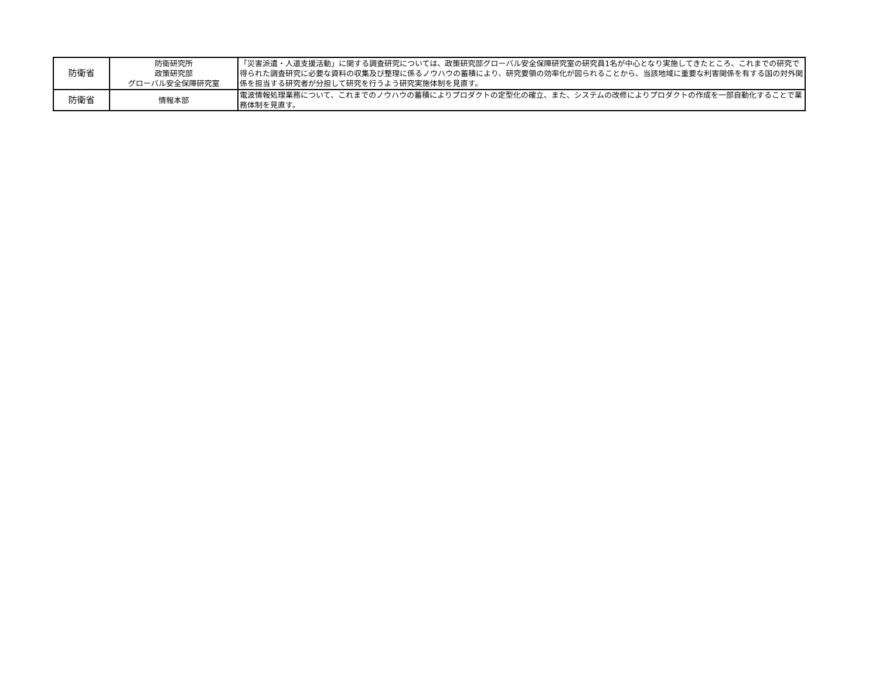| 防衛省 | 防衛研究所 政策研究部 グローバル安全保障研究室 | 「災害派遣・人道支援活動」に関する調査研究については、政策研究部グローバル安全保障研究室の研究員1名が中心となり実施してきたところ、これまでの研究で得られた調査研究に必要な資料の収集及び整理に係るノウハウの蓄積により、研究要領の効率化が図られることから、当該地域に重要な利害関係を有する国の対外関係を担当する研究者が分担して研究を行うよう研究実施体制を見直す。 |
| 防衛省 | 情報本部 | 電波情報処理業務について、これまでのノウハウの蓄積によりプロダクトの定型化の確立、また、システムの改修によりプロダクトの作成を一部自動化することで業務体制を見直す。 |